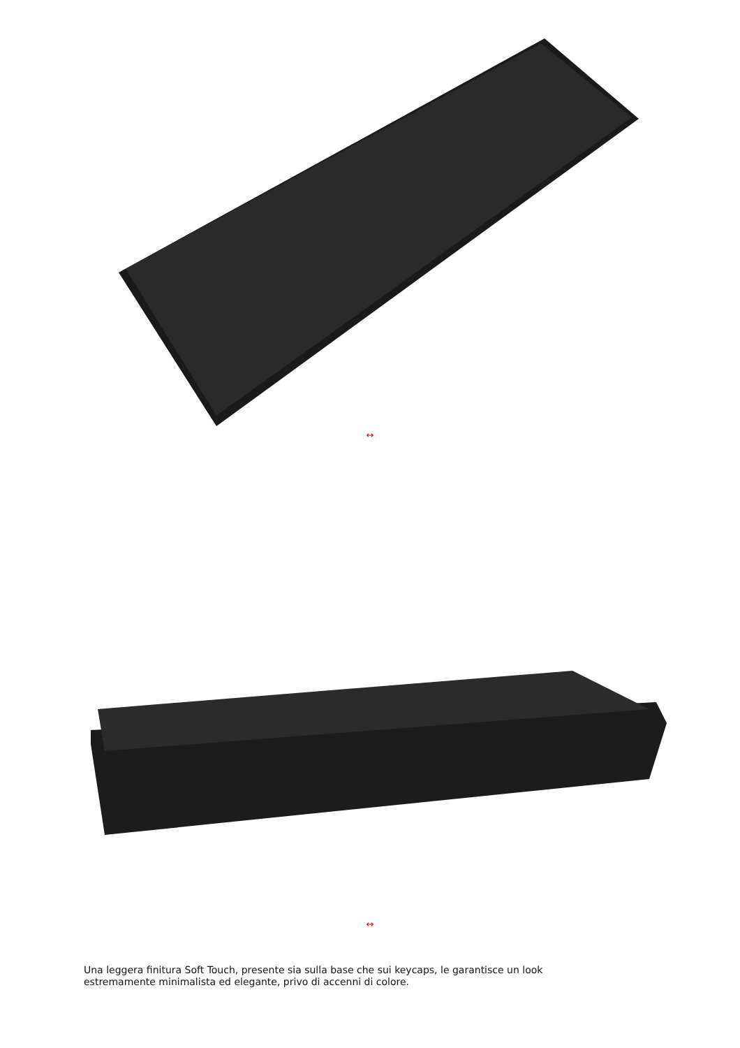↔
↔
Una leggera finitura Soft Touch, presente sia sulla base che sui keycaps, le garantisce un look estremamente minimalista ed elegante, privo di accenni di colore.